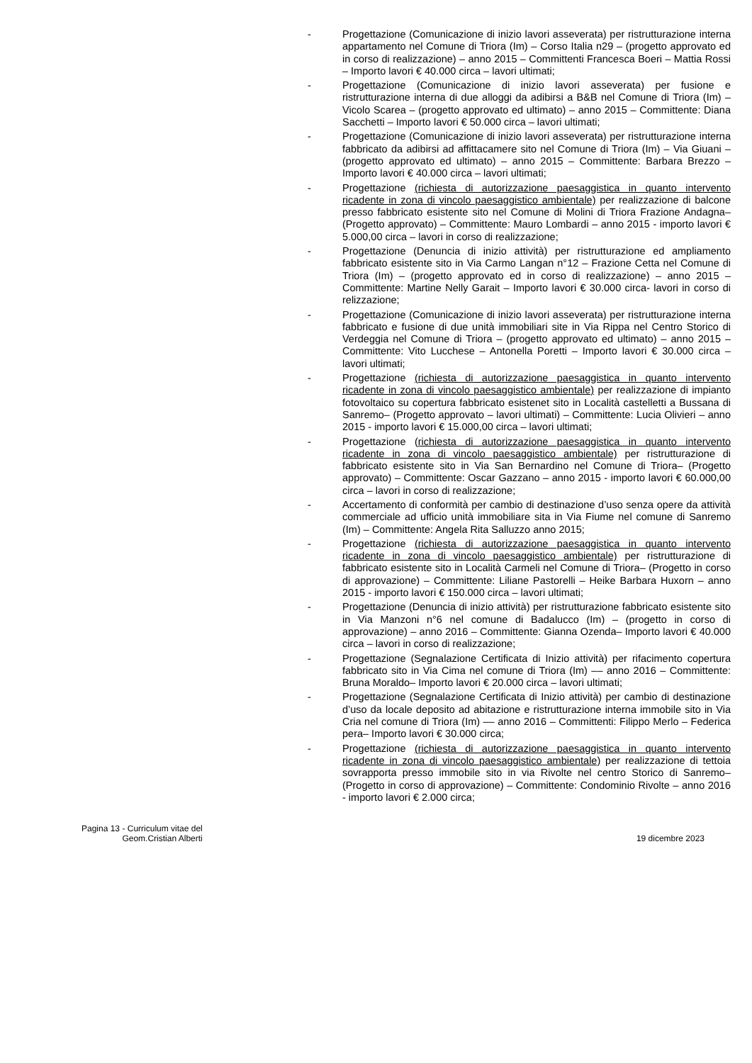- Progettazione (Comunicazione di inizio lavori asseverata) per ristrutturazione interna appartamento nel Comune di Triora (Im) – Corso Italia n29 – (progetto approvato ed in corso di realizzazione) – anno 2015 – Committenti Francesca Boeri – Mattia Rossi – Importo lavori € 40.000 circa – lavori ultimati;
- Progettazione (Comunicazione di inizio lavori asseverata) per fusione e ristrutturazione interna di due alloggi da adibirsi a B&B nel Comune di Triora (Im) – Vicolo Scarea – (progetto approvato ed ultimato) – anno 2015 – Committente: Diana Sacchetti – Importo lavori € 50.000 circa – lavori ultimati;
- Progettazione (Comunicazione di inizio lavori asseverata) per ristrutturazione interna fabbricato da adibirsi ad affittacamere sito nel Comune di Triora (Im) – Via Giuani – (progetto approvato ed ultimato) – anno 2015 – Committente: Barbara Brezzo – Importo lavori € 40.000 circa – lavori ultimati;
- Progettazione (richiesta di autorizzazione paesaggistica in quanto intervento ricadente in zona di vincolo paesaggistico ambientale) per realizzazione di balcone presso fabbricato esistente sito nel Comune di Molini di Triora Frazione Andagna– (Progetto approvato) – Committente: Mauro Lombardi – anno 2015 - importo lavori € 5.000,00 circa – lavori in corso di realizzazione;
- Progettazione (Denuncia di inizio attività) per ristrutturazione ed ampliamento fabbricato esistente sito in Via Carmo Langan n°12 – Frazione Cetta nel Comune di Triora (Im) – (progetto approvato ed in corso di realizzazione) – anno 2015 – Committente: Martine Nelly Garait – Importo lavori € 30.000 circa- lavori in corso di relizzazione;
- Progettazione (Comunicazione di inizio lavori asseverata) per ristrutturazione interna fabbricato e fusione di due unità immobiliari site in Via Rippa nel Centro Storico di Verdeggia nel Comune di Triora – (progetto approvato ed ultimato) – anno 2015 – Committente: Vito Lucchese – Antonella Poretti – Importo lavori € 30.000 circa – lavori ultimati;
- Progettazione (richiesta di autorizzazione paesaggistica in quanto intervento ricadente in zona di vincolo paesaggistico ambientale) per realizzazione di impianto fotovoltaico su copertura fabbricato esistenet sito in Località castelletti a Bussana di Sanremo– (Progetto approvato – lavori ultimati) – Committente: Lucia Olivieri – anno 2015 - importo lavori € 15.000,00 circa – lavori ultimati;
- Progettazione (richiesta di autorizzazione paesaggistica in quanto intervento ricadente in zona di vincolo paesaggistico ambientale) per ristrutturazione di fabbricato esistente sito in Via San Bernardino nel Comune di Triora– (Progetto approvato) – Committente: Oscar Gazzano – anno 2015 - importo lavori € 60.000,00 circa – lavori in corso di realizzazione;
- Accertamento di conformità per cambio di destinazione d’uso senza opere da attività commerciale ad ufficio unità immobiliare sita in Via Fiume nel comune di Sanremo (Im) – Committente: Angela Rita Salluzzo anno 2015;
- Progettazione (richiesta di autorizzazione paesaggistica in quanto intervento ricadente in zona di vincolo paesaggistico ambientale) per ristrutturazione di fabbricato esistente sito in Località Carmeli nel Comune di Triora– (Progetto in corso di approvazione) – Committente: Liliane Pastorelli – Heike Barbara Huxorn – anno 2015 - importo lavori € 150.000 circa – lavori ultimati;
- Progettazione (Denuncia di inizio attività) per ristrutturazione fabbricato esistente sito in Via Manzoni n°6 nel comune di Badalucco (Im) – (progetto in corso di approvazione) – anno 2016 – Committente: Gianna Ozenda– Importo lavori € 40.000 circa – lavori in corso di realizzazione;
- Progettazione (Segnalazione Certificata di Inizio attività) per rifacimento copertura fabbricato sito in Via Cima nel comune di Triora (Im) –– anno 2016 – Committente: Bruna Moraldo– Importo lavori € 20.000 circa – lavori ultimati;
- Progettazione (Segnalazione Certificata di Inizio attività) per cambio di destinazione d’uso da locale deposito ad abitazione e ristrutturazione interna immobile sito in Via Cria nel comune di Triora (Im) –– anno 2016 – Committenti: Filippo Merlo – Federica pera– Importo lavori € 30.000 circa;
- Progettazione (richiesta di autorizzazione paesaggistica in quanto intervento ricadente in zona di vincolo paesaggistico ambientale) per realizzazione di tettoia sovrapporta presso immobile sito in via Rivolte nel centro Storico di Sanremo– (Progetto in corso di approvazione) – Committente: Condominio Rivolte – anno 2016 - importo lavori € 2.000 circa;
Pagina 13 - Curriculum vitae del
Geom.Cristian Alberti
19 dicembre 2023